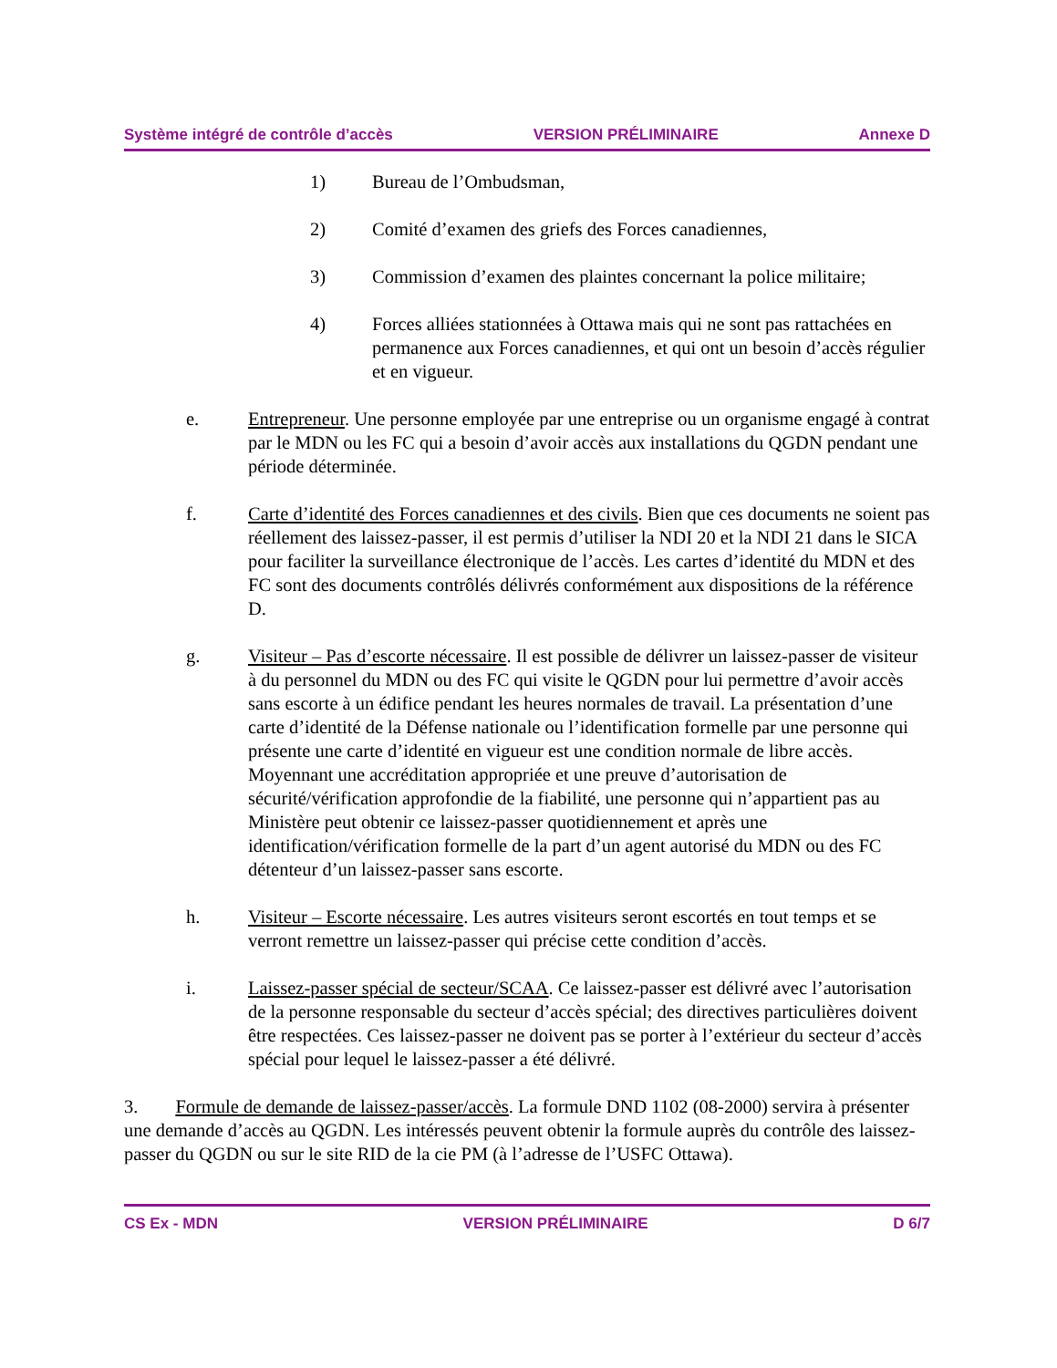Système intégré de contrôle d’accès VERSION PRÉLIMINAIRE Annexe D
1) Bureau de l’Ombudsman,
2) Comité d’examen des griefs des Forces canadiennes,
3) Commission d’examen des plaintes concernant la police militaire;
4) Forces alliées stationnées à Ottawa mais qui ne sont pas rattachées en permanence aux Forces canadiennes, et qui ont un besoin d’accès régulier et en vigueur.
e. Entrepreneur. Une personne employée par une entreprise ou un organisme engagé à contrat par le MDN ou les FC qui a besoin d’avoir accès aux installations du QGDN pendant une période déterminée.
f. Carte d’identité des Forces canadiennes et des civils. Bien que ces documents ne soient pas réellement des laissez-passer, il est permis d’utiliser la NDI 20 et la NDI 21 dans le SICA pour faciliter la surveillance électronique de l’accès. Les cartes d’identité du MDN et des FC sont des documents contrôlés délivrés conformément aux dispositions de la référence D.
g. Visiteur – Pas d’escorte nécessaire. Il est possible de délivrer un laissez-passer de visiteur à du personnel du MDN ou des FC qui visite le QGDN pour lui permettre d’avoir accès sans escorte à un édifice pendant les heures normales de travail. La présentation d’une carte d’identité de la Défense nationale ou l’identification formelle par une personne qui présente une carte d’identité en vigueur est une condition normale de libre accès. Moyennant une accréditation appropriée et une preuve d’autorisation de sécurité/vérification approfondie de la fiabilité, une personne qui n’appartient pas au Ministère peut obtenir ce laissez-passer quotidiennement et après une identification/vérification formelle de la part d’un agent autorisé du MDN ou des FC détenteur d’un laissez-passer sans escorte.
h. Visiteur – Escorte nécessaire. Les autres visiteurs seront escortés en tout temps et se verront remettre un laissez-passer qui précise cette condition d’accès.
i. Laissez-passer spécial de secteur/SCAA. Ce laissez-passer est délivré avec l’autorisation de la personne responsable du secteur d’accès spécial; des directives particulières doivent être respectées. Ces laissez-passer ne doivent pas se porter à l’extérieur du secteur d’accès spécial pour lequel le laissez-passer a été délivré.
3. Formule de demande de laissez-passer/accès. La formule DND 1102 (08-2000) servira à présenter une demande d’accès au QGDN. Les intéressés peuvent obtenir la formule auprès du contrôle des laissez-passer du QGDN ou sur le site RID de la cie PM (à l’adresse de l’USFC Ottawa).
CS Ex - MDN VERSION PRÉLIMINAIRE D 6/7